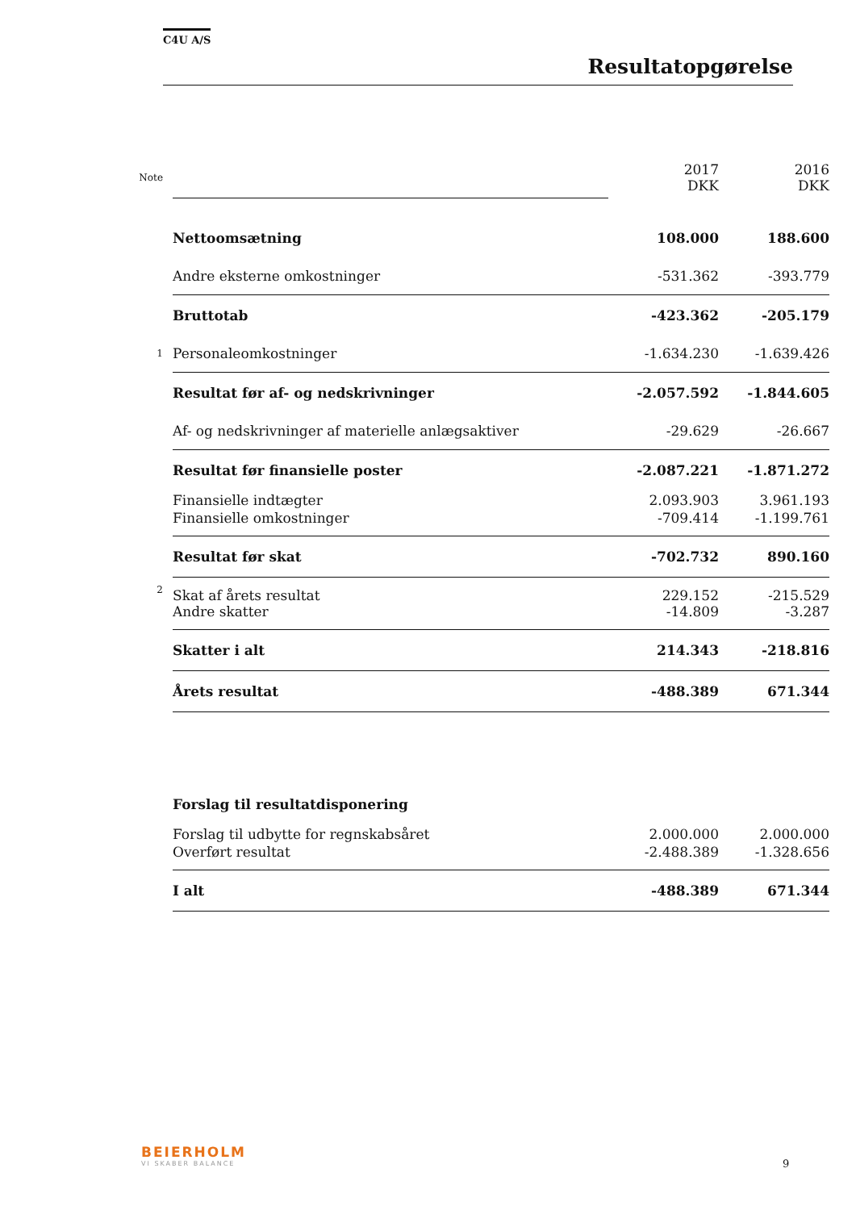C4U A/S
Resultatopgørelse
| Note | | 2017 DKK | 2016 DKK |
| | Nettoomsætning | 108.000 | 188.600 |
| | Andre eksterne omkostninger | -531.362 | -393.779 |
| | Bruttotab | -423.362 | -205.179 |
| 1 | Personaleomkostninger | -1.634.230 | -1.639.426 |
| | Resultat før af- og nedskrivninger | -2.057.592 | -1.844.605 |
| | Af- og nedskrivninger af materielle anlægsaktiver | -29.629 | -26.667 |
| | Resultat før finansielle poster | -2.087.221 | -1.871.272 |
| | Finansielle indtægter | 2.093.903 | 3.961.193 |
| | Finansielle omkostninger | -709.414 | -1.199.761 |
| | Resultat før skat | -702.732 | 890.160 |
| 2 | Skat af årets resultat | 229.152 | -215.529 |
| | Andre skatter | -14.809 | -3.287 |
| | Skatter i alt | 214.343 | -218.816 |
| | Årets resultat | -488.389 | 671.344 |
| | Forslag til resultatdisponering | | |
| | Forslag til udbytte for regnskabsåret | 2.000.000 | 2.000.000 |
| | Overført resultat | -2.488.389 | -1.328.656 |
| | I alt | -488.389 | 671.344 |
BEIERHOLM
VI SKABER BALANCE
9